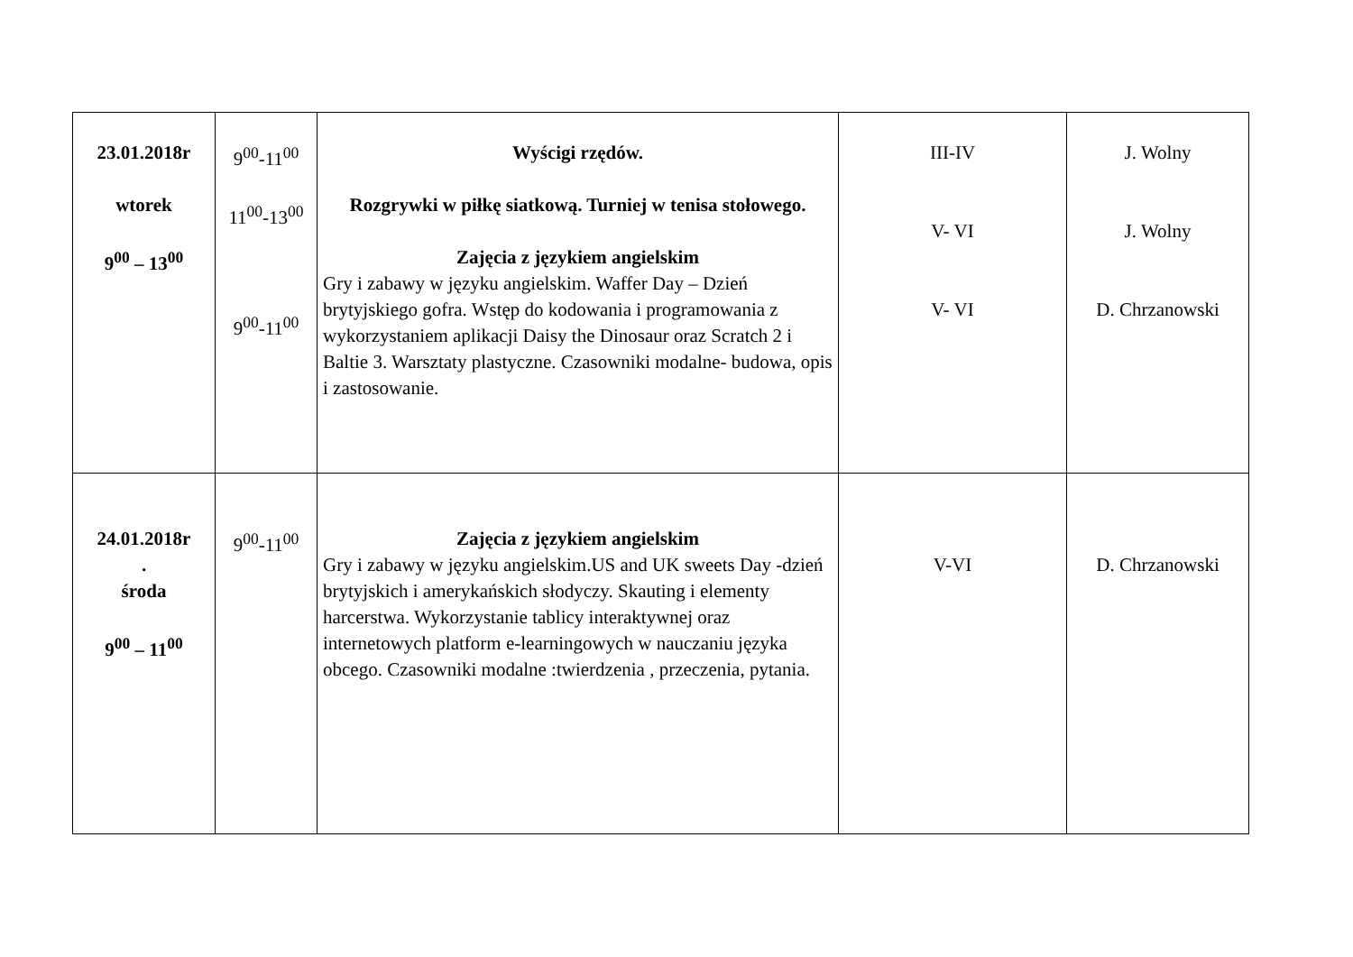| 23.01.2018r wtorek 9<sup>00</sup> – 13<sup>00</sup> | 9<sup>00</sup>-11<sup>00</sup> 11<sup>00</sup>-13<sup>00</sup> 9<sup>00</sup>-11<sup>00</sup> | Wyścigi rzędów. Rozgrywki w piłkę siatkową. Turniej w tenisa stołowego. Zajęcia z językiem angielskim Gry i zabawy w języku angielskim. Waffer Day – Dzień brytyjskiego gofra. Wstęp do kodowania i programowania z wykorzystaniem aplikacji Daisy the Dinosaur oraz Scratch 2 i Baltie 3. Warsztaty plastyczne. Czasowniki modalne- budowa, opis i zastosowanie. | III-IV V- VI V- VI | J. Wolny J. Wolny D. Chrzanowski |
| 24.01.2018r . środa 9<sup>00</sup> – 11<sup>00</sup> | 9<sup>00</sup>-11<sup>00</sup> | Zajęcia z językiem angielskim Gry i zabawy w języku angielskim.US and UK sweets Day -dzień brytyjskich i amerykańskich słodyczy. Skauting i elementy harcerstwa. Wykorzystanie tablicy interaktywnej oraz internetowych platform e-learningowych w nauczaniu języka obcego. Czasowniki modalne :twierdzenia , przeczenia, pytania. | V-VI | D. Chrzanowski |